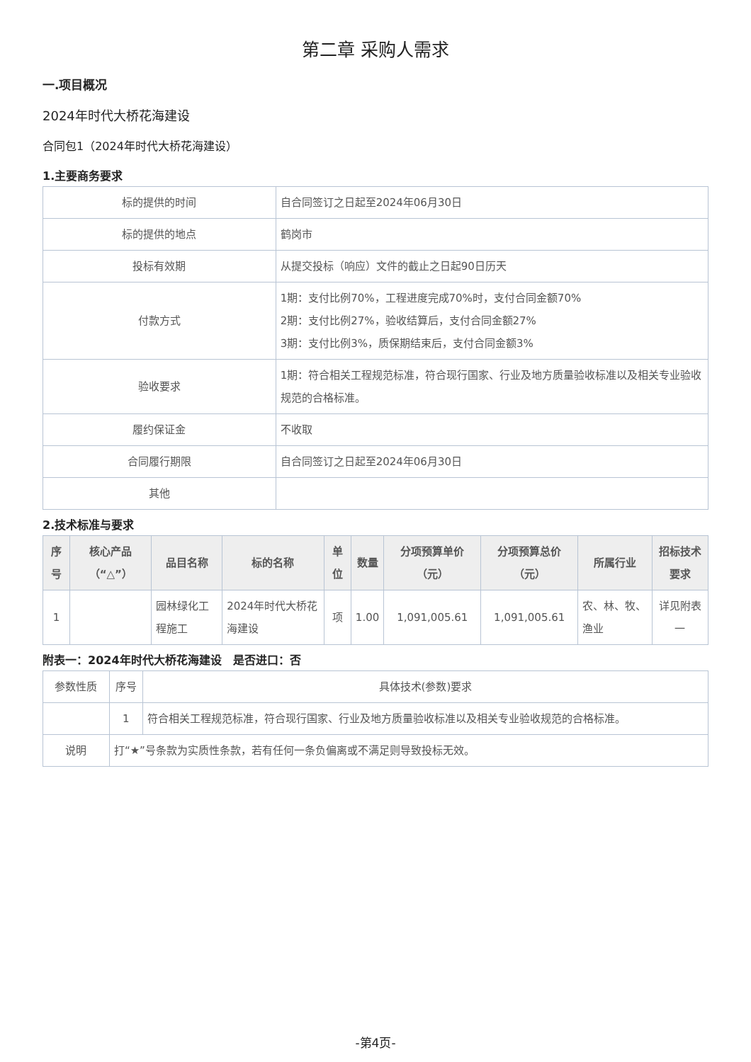第二章 采购人需求
一.项目概况
2024年时代大桥花海建设
合同包1（2024年时代大桥花海建设）
1.主要商务要求
| 标的提供的时间 | 自合同签订之日起至2024年06月30日 |
| 标的提供的地点 | 鹤岗市 |
| 投标有效期 | 从提交投标（响应）文件的截止之日起90日历天 |
| 付款方式 | 1期：支付比例70%，工程进度完成70%时，支付合同金额70% 2期：支付比例27%，验收结算后，支付合同金额27% 3期：支付比例3%，质保期结束后，支付合同金额3% |
| 验收要求 | 1期：符合相关工程规范标准，符合现行国家、行业及地方质量验收标准以及相关专业验收规范的合格标准。 |
| 履约保证金 | 不收取 |
| 合同履行期限 | 自合同签订之日起至2024年06月30日 |
| 其他 | |
2.技术标准与要求
| 序号 | 核心产品（“△”） | 品目名称 | 标的名称 | 单位 | 数量 | 分项预算单价（元） | 分项预算总价（元） | 所属行业 | 招标技术要求 |
| --- | --- | --- | --- | --- | --- | --- | --- | --- | --- |
| 1 | | 园林绿化工程施工 | 2024年时代大桥花海建设 | 项 | 1.00 | 1,091,005.61 | 1,091,005.61 | 农、林、牧、渔业 | 详见附表一 |
附表一：2024年时代大桥花海建设　是否进口：否
| 参数性质 | 序号 | 具体技术(参数)要求 |
| | 1 | 符合相关工程规范标准，符合现行国家、行业及地方质量验收标准以及相关专业验收规范的合格标准。 |
| 说明 | 打“★”号条款为实质性条款，若有任何一条负偏离或不满足则导致投标无效。 | |
-第4页-